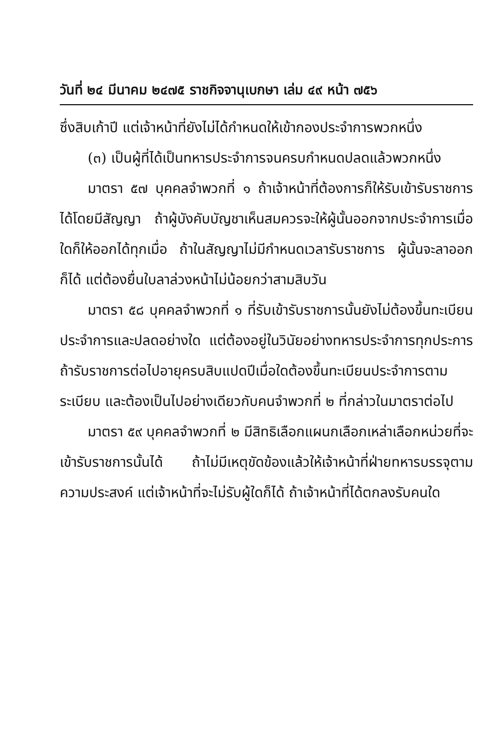วันที่ ๒๔ มีนาคม ๒๔๗๕ ราชกิจจานุเบกษา เล่ม ๔๙ หน้า ๗๕๖
ซึ่งสิบเก้าปี แต่เจ้าหน้าที่ยังไม่ได้กำหนดให้เข้ากองประจำการพวกหนึ่ง
(๓) เป็นผู้ที่ได้เป็นทหารประจำการจนครบกำหนดปลดแล้วพวกหนึ่ง
มาตรา ๕๗ บุคคลจำพวกที่ ๑ ถ้าเจ้าหน้าที่ต้องการก็ให้รับเข้ารับราชการได้โดยมีสัญญา ถ้าผู้บังคับบัญชาเห็นสมควรจะให้ผู้นั้นออกจากประจำการเมื่อใดก็ให้ออกได้ทุกเมื่อ ถ้าในสัญญาไม่มีกำหนดเวลารับราชการ ผู้นั้นจะลาออกก็ได้ แต่ต้องยื่นใบลาล่วงหน้าไม่น้อยกว่าสามสิบวัน
มาตรา ๕๘ บุคคลจำพวกที่ ๑ ที่รับเข้ารับราชการนั้นยังไม่ต้องขึ้นทะเบียนประจำการและปลดอย่างใด แต่ต้องอยู่ในวินัยอย่างทหารประจำการทุกประการ ถ้ารับราชการต่อไปอายุครบสิบแปดปีเมื่อใดต้องขึ้นทะเบียนประจำการตามระเบียบ และต้องเป็นไปอย่างเดียวกับคนจำพวกที่ ๒ ที่กล่าวในมาตราต่อไป
มาตรา ๕๙ บุคคลจำพวกที่ ๒ มีสิทธิเลือกแผนกเลือกเหล่าเลือกหน่วยที่จะเข้ารับราชการนั้นได้ ถ้าไม่มีเหตุขัดข้องแล้วให้เจ้าหน้าที่ฝ่ายทหารบรรจุตามความประสงค์ แต่เจ้าหน้าที่จะไม่รับผู้ใดก็ได้ ถ้าเจ้าหน้าที่ได้ตกลงรับคนใด